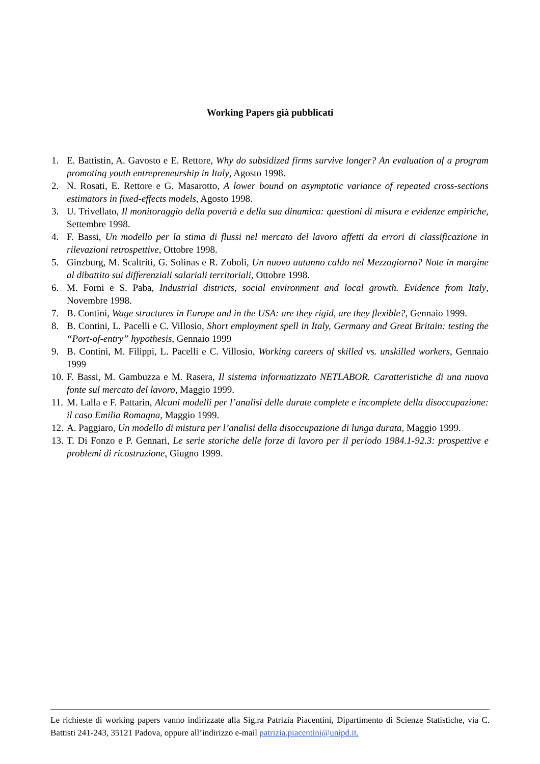Working Papers già pubblicati
1. E. Battistin, A. Gavosto e E. Rettore, Why do subsidized firms survive longer? An evaluation of a program promoting youth entrepreneurship in Italy, Agosto 1998.
2. N. Rosati, E. Rettore e G. Masarotto, A lower bound on asymptotic variance of repeated cross-sections estimators in fixed-effects models, Agosto 1998.
3. U. Trivellato, Il monitoraggio della povertà e della sua dinamica: questioni di misura e evidenze empiriche, Settembre 1998.
4. F. Bassi, Un modello per la stima di flussi nel mercato del lavoro affetti da errori di classificazione in rilevazioni retrospettive, Ottobre 1998.
5. Ginzburg, M. Scaltriti, G. Solinas e R. Zoboli, Un nuovo autunno caldo nel Mezzogiorno? Note in margine al dibattito sui differenziali salariali territoriali, Ottobre 1998.
6. M. Forni e S. Paba, Industrial districts, social environment and local growth. Evidence from Italy, Novembre 1998.
7. B. Contini, Wage structures in Europe and in the USA: are they rigid, are they flexible?, Gennaio 1999.
8. B. Contini, L. Pacelli e C. Villosio, Short employment spell in Italy, Germany and Great Britain: testing the “Port-of-entry” hypothesis, Gennaio 1999
9. B. Contini, M. Filippi, L. Pacelli e C. Villosio, Working careers of skilled vs. unskilled workers, Gennaio 1999
10. F. Bassi, M. Gambuzza e M. Rasera, Il sistema informatizzato NETLABOR. Caratteristiche di una nuova fonte sul mercato del lavoro, Maggio 1999.
11. M. Lalla e F. Pattarin, Alcuni modelli per l’analisi delle durate complete e incomplete della disoccupazione: il caso Emilia Romagna, Maggio 1999.
12. A. Paggiaro, Un modello di mistura per l’analisi della disoccupazione di lunga durata, Maggio 1999.
13. T. Di Fonzo e P. Gennari, Le serie storiche delle forze di lavoro per il periodo 1984.1-92.3: prospettive e problemi di ricostruzione, Giugno 1999.
Le richieste di working papers vanno indirizzate alla Sig.ra Patrizia Piacentini, Dipartimento di Scienze Statistiche, via C. Battisti 241-243, 35121 Padova, oppure all’indirizzo e-mail patrizia.piacentini@unipd.it.